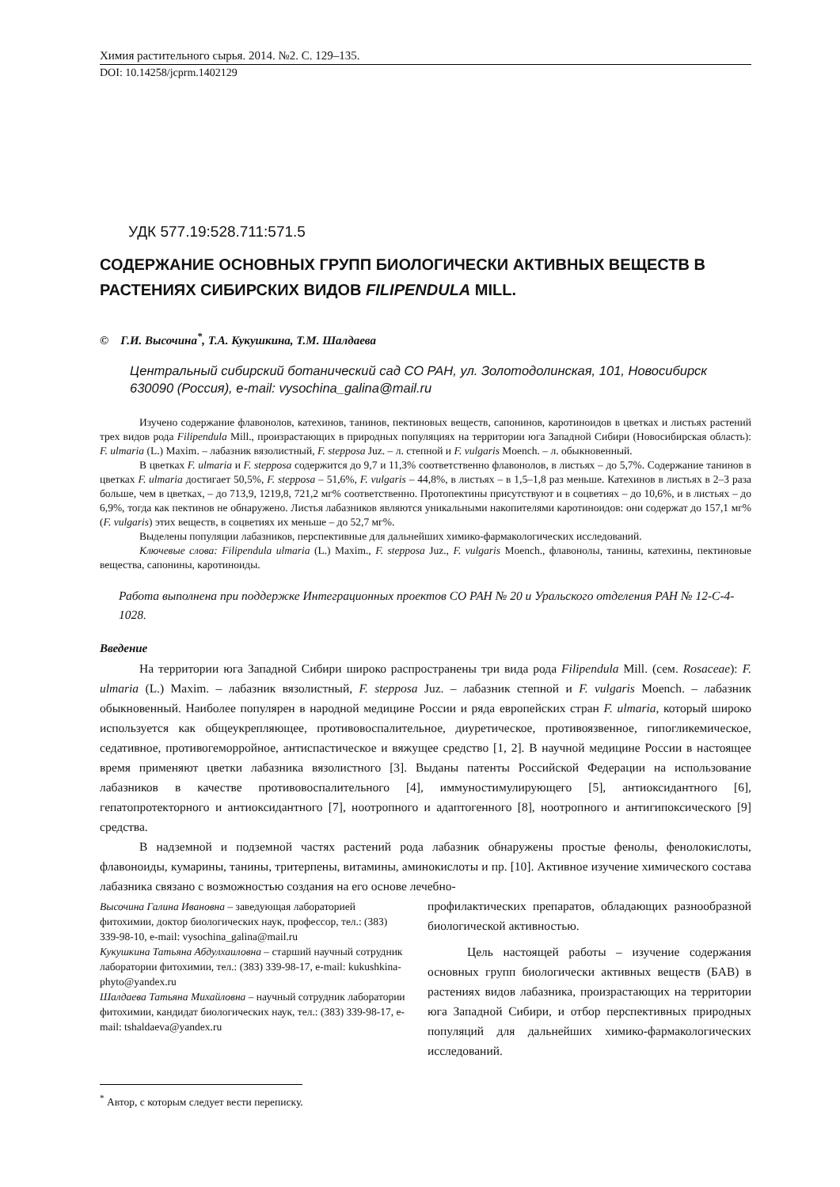Химия растительного сырья. 2014. №2. С. 129–135.
DOI: 10.14258/jcprm.1402129
УДК 577.19:528.711:571.5
СОДЕРЖАНИЕ ОСНОВНЫХ ГРУПП БИОЛОГИЧЕСКИ АКТИВНЫХ ВЕЩЕСТВ В РАСТЕНИЯХ СИБИРСКИХ ВИДОВ FILIPENDULA MILL.
© Г.И. Высочина<sup>*</sup>, Т.А. Кукушкина, Т.М. Шалдаева
Центральный сибирский ботанический сад СО РАН, ул. Золотодолинская, 101, Новосибирск 630090 (Россия), e-mail: vysochina_galina@mail.ru
Изучено содержание флавонолов, катехинов, танинов, пектиновых веществ, сапонинов, каротиноидов в цветках и листьях растений трех видов рода Filipendula Mill., произрастающих в природных популяциях на территории юга Западной Сибири (Новосибирская область): F. ulmaria (L.) Maxim. – лабазник вязолистный, F. stepposa Juz. – л. степной и F. vulgaris Moench. – л. обыкновенный.
В цветках F. ulmaria и F. stepposa содержится до 9,7 и 11,3% соответственно флавонолов, в листьях – до 5,7%. Содержание танинов в цветках F. ulmaria достигает 50,5%, F. stepposa – 51,6%, F. vulgaris – 44,8%, в листьях – в 1,5–1,8 раз меньше. Катехинов в листьях в 2–3 раза больше, чем в цветках, – до 713,9, 1219,8, 721,2 мг% соответственно. Протопектины присутствуют и в соцветиях – до 10,6%, и в листьях – до 6,9%, тогда как пектинов не обнаружено. Листья лабазников являются уникальными накопителями каротиноидов: они содержат до 157,1 мг% (F. vulgaris) этих веществ, в соцветиях их меньше – до 52,7 мг%.
Выделены популяции лабазников, перспективные для дальнейших химико-фармакологических исследований.
Ключевые слова: Filipendula ulmaria (L.) Maxim., F. stepposa Juz., F. vulgaris Moench., флавонолы, танины, катехины, пектиновые вещества, сапонины, каротиноиды.
Работа выполнена при поддержке Интеграционных проектов СО РАН № 20 и Уральского отделения РАН № 12-С-4-1028.
Введение
На территории юга Западной Сибири широко распространены три вида рода Filipendula Mill. (сем. Rosaceae): F. ulmaria (L.) Maxim. – лабазник вязолистный, F. stepposa Juz. – лабазник степной и F. vulgaris Moench. – лабазник обыкновенный. Наиболее популярен в народной медицине России и ряда европейских стран F. ulmaria, который широко используется как общеукрепляющее, противовоспалительное, диуретическое, противоязвенное, гипогликемическое, седативное, противогеморройное, антиспастическое и вяжущее средство [1, 2]. В научной медицине России в настоящее время применяют цветки лабазника вязолистного [3]. Выданы патенты Российской Федерации на использование лабазников в качестве противовоспалительного [4], иммуностимулирующего [5], антиоксидантного [6], гепатопротекторного и антиоксидантного [7], ноотропного и адаптогенного [8], ноотропного и антигипоксического [9] средства.
В надземной и подземной частях растений рода лабазник обнаружены простые фенолы, фенолокислоты, флавоноиды, кумарины, танины, тритерпены, витамины, аминокислоты и пр. [10]. Активное изучение химического состава лабазника связано с возможностью создания на его основе лечебно-
Высочина Галина Ивановна – заведующая лабораторией фитохимии, доктор биологических наук, профессор, тел.: (383) 339-98-10, e-mail: vysochina_galina@mail.ru
Кукушкина Татьяна Абдулхаиловна – старший научный сотрудник лаборатории фитохимии, тел.: (383) 339-98-17, e-mail: kukushkina-phyto@yandex.ru
Шалдаева Татьяна Михайловна – научный сотрудник лаборатории фитохимии, кандидат биологических наук, тел.: (383) 339-98-17, e-mail: tshaldaeva@yandex.ru
профилактических препаратов, обладающих разнообразной биологической активностью.
Цель настоящей работы – изучение содержания основных групп биологически активных веществ (БАВ) в растениях видов лабазника, произрастающих на территории юга Западной Сибири, и отбор перспективных природных популяций для дальнейших химико-фармакологических исследований.
<sup>*</sup> Автор, с которым следует вести переписку.